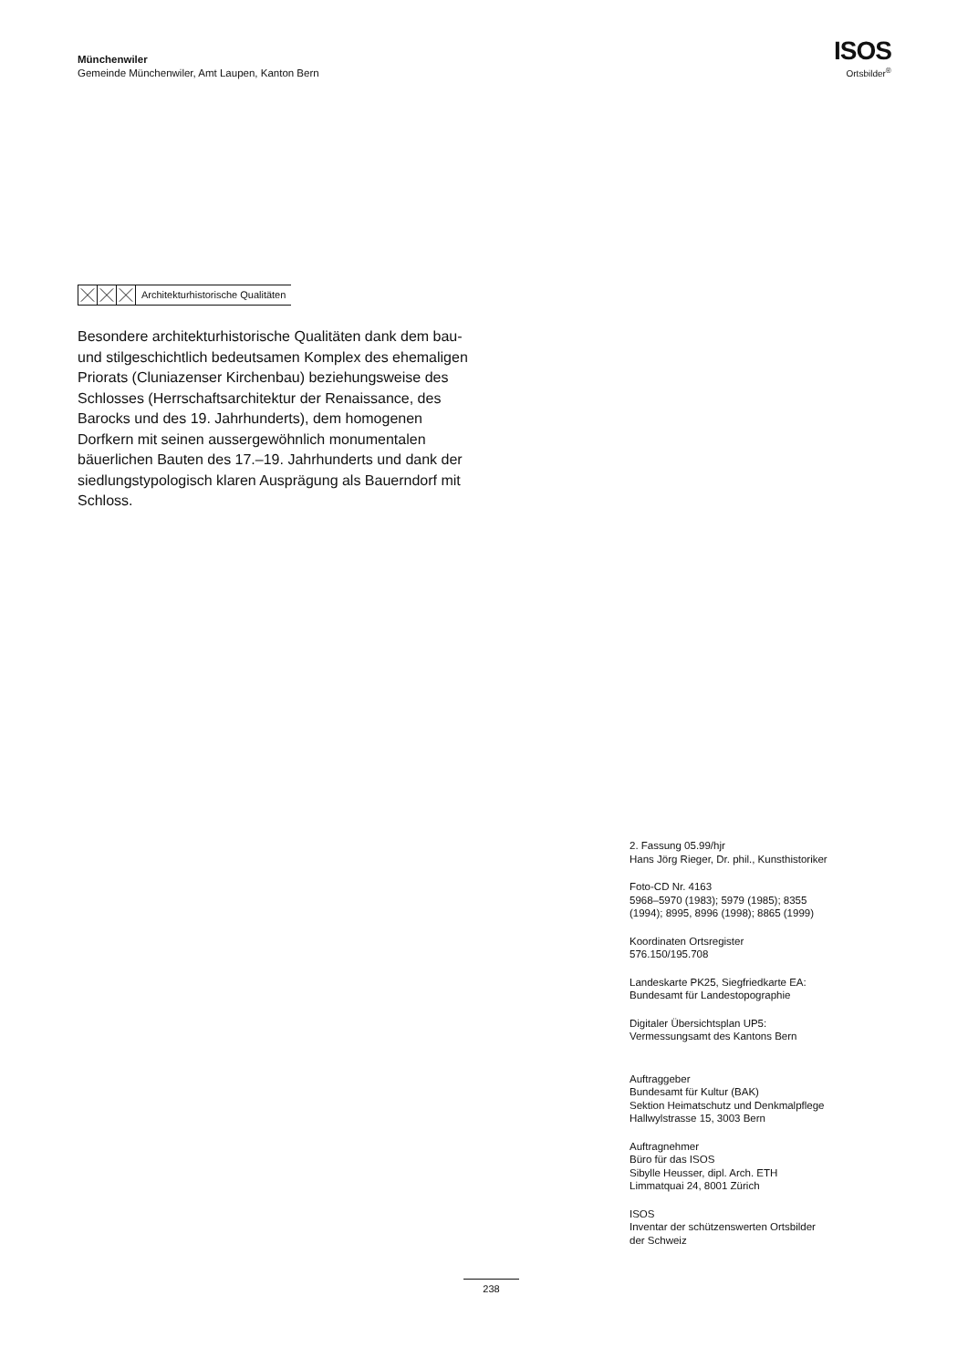Münchenwiler
Gemeinde Münchenwiler, Amt Laupen, Kanton Bern
ISOS
Ortsbilder<sup>®</sup>
Architekturhistorische Qualitäten
Besondere architekturhistorische Qualitäten dank dem bau- und stilgeschichtlich bedeutsamen Komplex des ehemaligen Priorats (Cluniazenser Kirchenbau) beziehungsweise des Schlosses (Herrschafts­architektur der Renaissance, des Barocks und des 19. Jahrhunderts), dem homogenen Dorfkern mit seinen aussergewöhnlich monumentalen bäuerlichen Bauten des 17.–19. Jahrhunderts und dank der sied­lungstypologisch klaren Ausprägung als Bauerndorf mit Schloss.
2. Fassung 05.99/hjr
Hans Jörg Rieger, Dr. phil., Kunsthistoriker
Foto-CD Nr. 4163
5968–5970 (1983); 5979 (1985); 8355
(1994); 8995, 8996 (1998); 8865 (1999)
Koordinaten Ortsregister
576.150/195.708
Landeskarte PK25, Siegfriedkarte EA:
Bundesamt für Landestopographie
Digitaler Übersichtsplan UP5:
Vermessungsamt des Kantons Bern
Auftraggeber
Bundesamt für Kultur (BAK)
Sektion Heimatschutz und Denkmalpflege
Hallwylstrasse 15, 3003 Bern
Auftragnehmer
Büro für das ISOS
Sibylle Heusser, dipl. Arch. ETH
Limmatquai 24, 8001 Zürich
ISOS
Inventar der schützenswerten Ortsbilder
der Schweiz
238